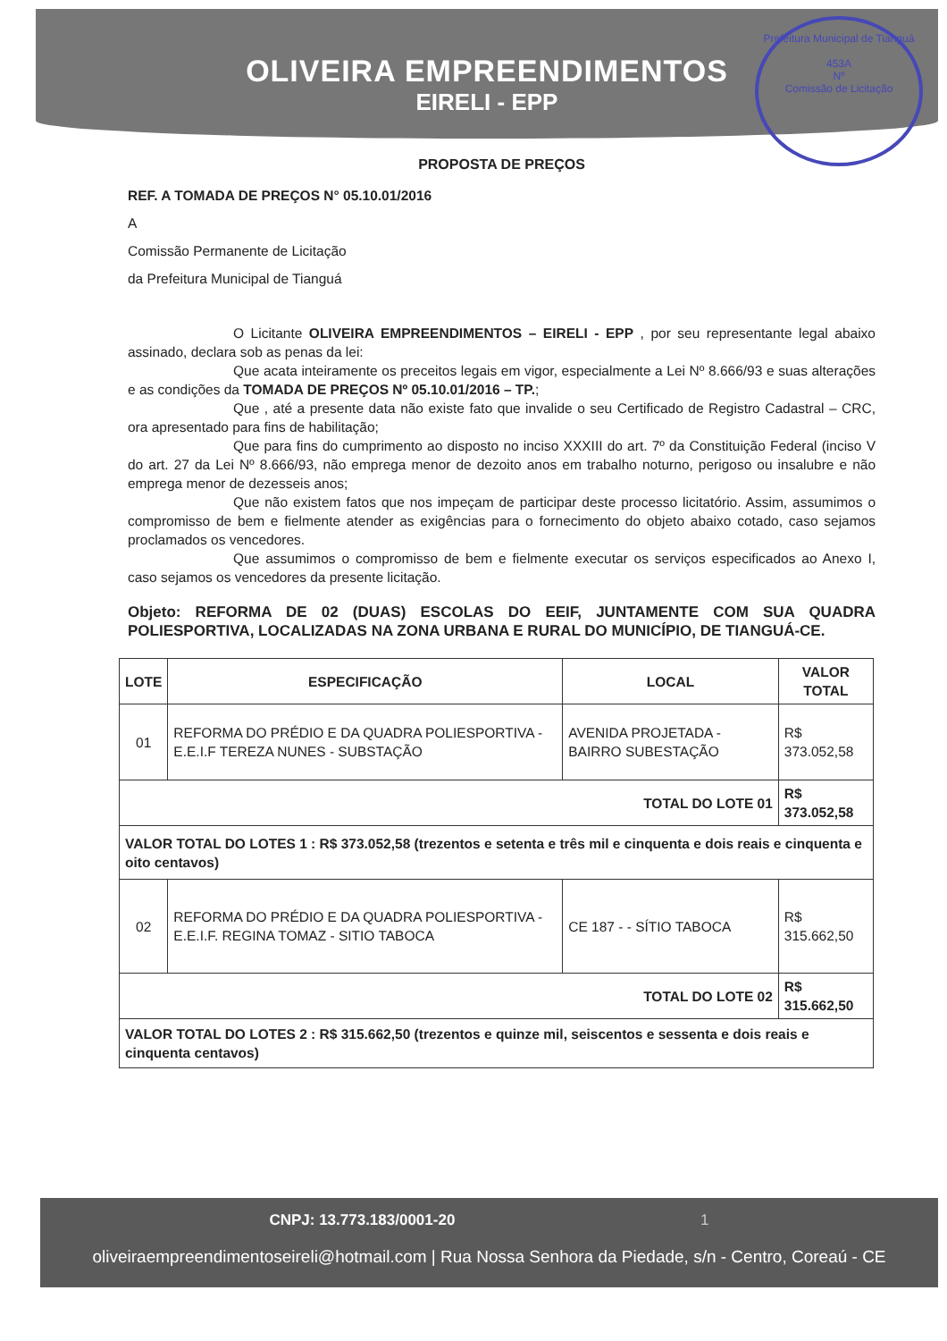OLIVEIRA EMPREENDIMENTOS
EIRELI - EPP
Prefeitura Municipal de Tianguá
453A
Nº
Comissão de Licitação
PROPOSTA DE PREÇOS
REF. A TOMADA DE PREÇOS N° 05.10.01/2016
A
Comissão Permanente de Licitação
da Prefeitura Municipal de Tianguá
O Licitante OLIVEIRA EMPREENDIMENTOS – EIRELI - EPP , por seu representante legal abaixo assinado, declara sob as penas da lei:
Que acata inteiramente os preceitos legais em vigor, especialmente a Lei Nº 8.666/93 e suas alterações e as condições da TOMADA DE PREÇOS Nº 05.10.01/2016 – TP.;
Que , até a presente data não existe fato que invalide o seu Certificado de Registro Cadastral – CRC, ora apresentado para fins de habilitação;
Que para fins do cumprimento ao disposto no inciso XXXIII do art. 7º da Constituição Federal (inciso V do art. 27 da Lei Nº 8.666/93, não emprega menor de dezoito anos em trabalho noturno, perigoso ou insalubre e não emprega menor de dezesseis anos;
Que não existem fatos que nos impeçam de participar deste processo licitatório. Assim, assumimos o compromisso de bem e fielmente atender as exigências para o fornecimento do objeto abaixo cotado, caso sejamos proclamados os vencedores.
Que assumimos o compromisso de bem e fielmente executar os serviços especificados ao Anexo I, caso sejamos os vencedores da presente licitação.
Objeto: REFORMA DE 02 (DUAS) ESCOLAS DO EEIF, JUNTAMENTE COM SUA QUADRA POLIESPORTIVA, LOCALIZADAS NA ZONA URBANA E RURAL DO MUNICÍPIO, DE TIANGUÁ-CE.
| LOTE | ESPECIFICAÇÃO | LOCAL | VALOR TOTAL |
| --- | --- | --- | --- |
| 01 | REFORMA DO PRÉDIO E DA QUADRA POLIESPORTIVA - E.E.I.F TEREZA NUNES - SUBSTAÇÃO | AVENIDA PROJETADA - BAIRRO SUBESTAÇÃO | R$ 373.052,58 |
| TOTAL DO LOTE 01 | | | R$ 373.052,58 |
| VALOR TOTAL DO LOTES 1 : R$ 373.052,58 (trezentos e setenta e três mil e cinquenta e dois reais e cinquenta e oito centavos) | | | |
| 02 | REFORMA DO PRÉDIO E DA QUADRA POLIESPORTIVA - E.E.I.F. REGINA TOMAZ - SITIO TABOCA | CE 187 - - SÍTIO TABOCA | R$ 315.662,50 |
| TOTAL DO LOTE 02 | | | R$ 315.662,50 |
| VALOR TOTAL DO LOTES 2 : R$ 315.662,50 (trezentos e quinze mil, seiscentos e sessenta e dois reais e cinquenta centavos) | | | |
CNPJ: 13.773.183/0001-20 1
oliveiraempreendimentoseireli@hotmail.com | Rua Nossa Senhora da Piedade, s/n - Centro, Coreaú - CE